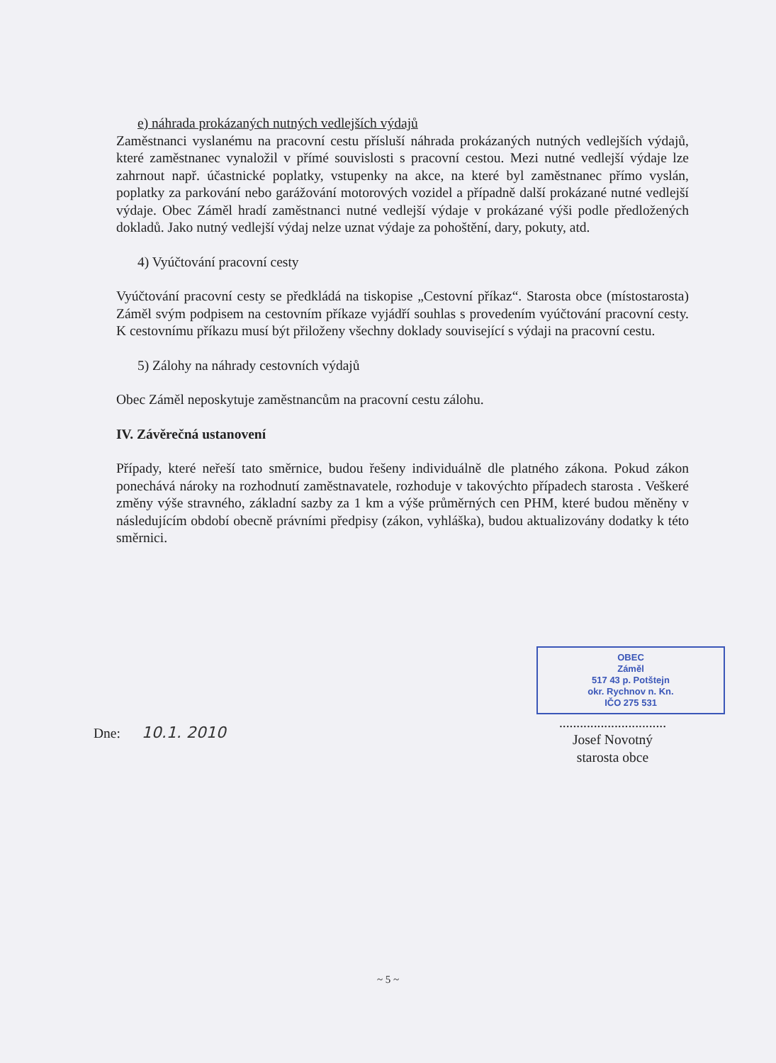e) náhrada prokázaných nutných vedlejších výdajů
Zaměstnanci vyslanému na pracovní cestu přísluší náhrada prokázaných nutných vedlejších výdajů, které zaměstnanec vynaložil v přímé souvislosti s pracovní cestou. Mezi nutné vedlejší výdaje lze zahrnout např. účastnické poplatky, vstupenky na akce, na které byl zaměstnanec přímo vyslán, poplatky za parkování nebo garážování motorových vozidel a případně další prokázané nutné vedlejší výdaje. Obec Záměl hradí zaměstnanci nutné vedlejší výdaje v prokázané výši podle předložených dokladů. Jako nutný vedlejší výdaj nelze uznat výdaje za pohoštění, dary, pokuty, atd.
4) Vyúčtování pracovní cesty
Vyúčtování pracovní cesty se předkládá na tiskopise „Cestovní příkaz“. Starosta obce (místostarosta) Záměl svým podpisem na cestovním příkaze vyjádří souhlas s provedením vyúčtování pracovní cesty. K cestovnímu příkazu musí být přiloženy všechny doklady související s výdaji na pracovní cestu.
5) Zálohy na náhrady cestovních výdajů
Obec Záměl neposkytuje zaměstnancům na pracovní cestu zálohu.
IV. Závěrečná ustanovení
Případy, které neřeší tato směrnice, budou řešeny individuálně dle platného zákona. Pokud zákon ponechává nároky na rozhodnutí zaměstnavatele, rozhoduje v takovýchto případech starosta . Veškeré změny výše stravného, základní sazby za 1 km a výše průměrných cen PHM, které budou měněny v následujícím období obecně právními předpisy (zákon, vyhláška), budou aktualizovány dodatky k této směrnici.
Dne: 10.1. 2010
OBEC
Záměl
517 43 p. Potštejn
okr. Rychnov n. Kn.
IČO 275 531
...............................
Josef Novotný
starosta obce
~ 5 ~